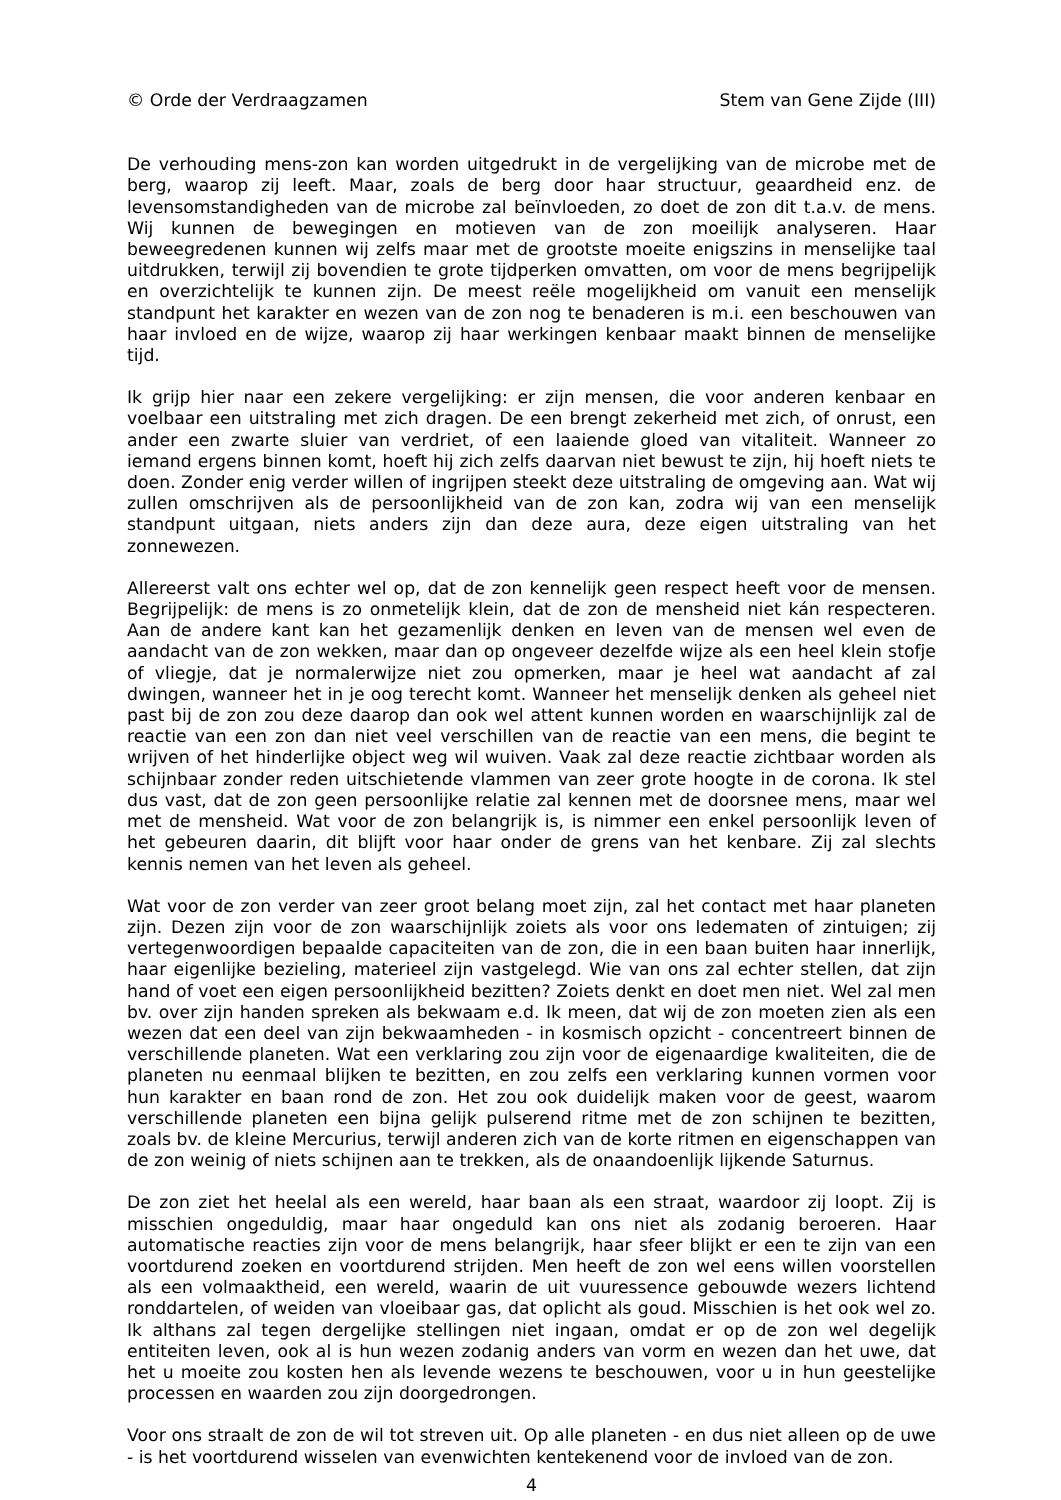© Orde der Verdraagzamen Stem van Gene Zijde (III)
De verhouding mens-zon kan worden uitgedrukt in de vergelijking van de microbe met de berg, waarop zij leeft. Maar, zoals de berg door haar structuur, geaardheid enz. de levensomstandigheden van de microbe zal beïnvloeden, zo doet de zon dit t.a.v. de mens. Wij kunnen de bewegingen en motieven van de zon moeilijk analyseren. Haar beweegredenen kunnen wij zelfs maar met de grootste moeite enigszins in menselijke taal uitdrukken, terwijl zij bovendien te grote tijdperken omvatten, om voor de mens begrijpelijk en overzichtelijk te kunnen zijn. De meest reële mogelijkheid om vanuit een menselijk standpunt het karakter en wezen van de zon nog te benaderen is m.i. een beschouwen van haar invloed en de wijze, waarop zij haar werkingen kenbaar maakt binnen de menselijke tijd.
Ik grijp hier naar een zekere vergelijking: er zijn mensen, die voor anderen kenbaar en voelbaar een uitstraling met zich dragen. De een brengt zekerheid met zich, of onrust, een ander een zwarte sluier van verdriet, of een laaiende gloed van vitaliteit. Wanneer zo iemand ergens binnen komt, hoeft hij zich zelfs daarvan niet bewust te zijn, hij hoeft niets te doen. Zonder enig verder willen of ingrijpen steekt deze uitstraling de omgeving aan. Wat wij zullen omschrijven als de persoonlijkheid van de zon kan, zodra wij van een menselijk standpunt uitgaan, niets anders zijn dan deze aura, deze eigen uitstraling van het zonnewezen.
Allereerst valt ons echter wel op, dat de zon kennelijk geen respect heeft voor de mensen. Begrijpelijk: de mens is zo onmetelijk klein, dat de zon de mensheid niet kán respecteren. Aan de andere kant kan het gezamenlijk denken en leven van de mensen wel even de aandacht van de zon wekken, maar dan op ongeveer dezelfde wijze als een heel klein stofje of vliegje, dat je normalerwijze niet zou opmerken, maar je heel wat aandacht af zal dwingen, wanneer het in je oog terecht komt. Wanneer het menselijk denken als geheel niet past bij de zon zou deze daarop dan ook wel attent kunnen worden en waarschijnlijk zal de reactie van een zon dan niet veel verschillen van de reactie van een mens, die begint te wrijven of het hinderlijke object weg wil wuiven. Vaak zal deze reactie zichtbaar worden als schijnbaar zonder reden uitschietende vlammen van zeer grote hoogte in de corona. Ik stel dus vast, dat de zon geen persoonlijke relatie zal kennen met de doorsnee mens, maar wel met de mensheid. Wat voor de zon belangrijk is, is nimmer een enkel persoonlijk leven of het gebeuren daarin, dit blijft voor haar onder de grens van het kenbare. Zij zal slechts kennis nemen van het leven als geheel.
Wat voor de zon verder van zeer groot belang moet zijn, zal het contact met haar planeten zijn. Dezen zijn voor de zon waarschijnlijk zoiets als voor ons ledematen of zintuigen; zij vertegenwoordigen bepaalde capaciteiten van de zon, die in een baan buiten haar innerlijk, haar eigenlijke bezieling, materieel zijn vastgelegd. Wie van ons zal echter stellen, dat zijn hand of voet een eigen persoonlijkheid bezitten? Zoiets denkt en doet men niet. Wel zal men bv. over zijn handen spreken als bekwaam e.d. Ik meen, dat wij de zon moeten zien als een wezen dat een deel van zijn bekwaamheden - in kosmisch opzicht - concentreert binnen de verschillende planeten. Wat een verklaring zou zijn voor de eigenaardige kwaliteiten, die de planeten nu eenmaal blijken te bezitten, en zou zelfs een verklaring kunnen vormen voor hun karakter en baan rond de zon. Het zou ook duidelijk maken voor de geest, waarom verschillende planeten een bijna gelijk pulserend ritme met de zon schijnen te bezitten, zoals bv. de kleine Mercurius, terwijl anderen zich van de korte ritmen en eigenschappen van de zon weinig of niets schijnen aan te trekken, als de onaandoenlijk lijkende Saturnus.
De zon ziet het heelal als een wereld, haar baan als een straat, waardoor zij loopt. Zij is misschien ongeduldig, maar haar ongeduld kan ons niet als zodanig beroeren. Haar automatische reacties zijn voor de mens belangrijk, haar sfeer blijkt er een te zijn van een voortdurend zoeken en voortdurend strijden. Men heeft de zon wel eens willen voorstellen als een volmaaktheid, een wereld, waarin de uit vuuressence gebouwde wezers lichtend ronddartelen, of weiden van vloeibaar gas, dat oplicht als goud. Misschien is het ook wel zo. Ik althans zal tegen dergelijke stellingen niet ingaan, omdat er op de zon wel degelijk entiteiten leven, ook al is hun wezen zodanig anders van vorm en wezen dan het uwe, dat het u moeite zou kosten hen als levende wezens te beschouwen, voor u in hun geestelijke processen en waarden zou zijn doorgedrongen.
Voor ons straalt de zon de wil tot streven uit. Op alle planeten - en dus niet alleen op de uwe - is het voortdurend wisselen van evenwichten kentekenend voor de invloed van de zon.
4